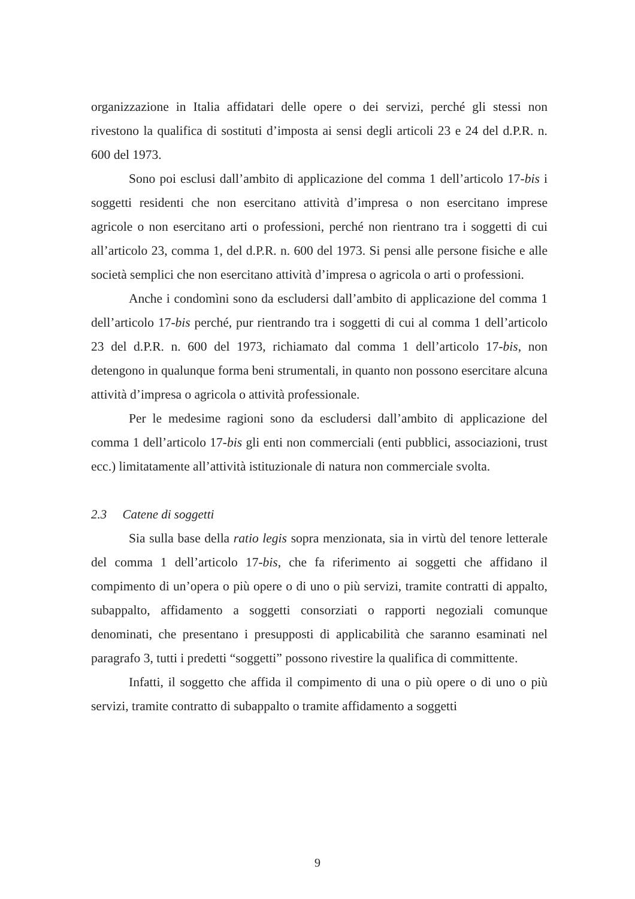organizzazione in Italia affidatari delle opere o dei servizi, perché gli stessi non rivestono la qualifica di sostituti d’imposta ai sensi degli articoli 23 e 24 del d.P.R. n. 600 del 1973.
Sono poi esclusi dall’ambito di applicazione del comma 1 dell’articolo 17-bis i soggetti residenti che non esercitano attività d’impresa o non esercitano imprese agricole o non esercitano arti o professioni, perché non rientrano tra i soggetti di cui all’articolo 23, comma 1, del d.P.R. n. 600 del 1973. Si pensi alle persone fisiche e alle società semplici che non esercitano attività d’impresa o agricola o arti o professioni.
Anche i condomìni sono da escludersi dall’ambito di applicazione del comma 1 dell’articolo 17-bis perché, pur rientrando tra i soggetti di cui al comma 1 dell’articolo 23 del d.P.R. n. 600 del 1973, richiamato dal comma 1 dell’articolo 17-bis, non detengono in qualunque forma beni strumentali, in quanto non possono esercitare alcuna attività d’impresa o agricola o attività professionale.
Per le medesime ragioni sono da escludersi dall’ambito di applicazione del comma 1 dell’articolo 17-bis gli enti non commerciali (enti pubblici, associazioni, trust ecc.) limitatamente all’attività istituzionale di natura non commerciale svolta.
2.3 Catene di soggetti
Sia sulla base della ratio legis sopra menzionata, sia in virtù del tenore letterale del comma 1 dell’articolo 17-bis, che fa riferimento ai soggetti che affidano il compimento di un’opera o più opere o di uno o più servizi, tramite contratti di appalto, subappalto, affidamento a soggetti consorziati o rapporti negoziali comunque denominati, che presentano i presupposti di applicabilità che saranno esaminati nel paragrafo 3, tutti i predetti “soggetti” possono rivestire la qualifica di committente.
Infatti, il soggetto che affida il compimento di una o più opere o di uno o più servizi, tramite contratto di subappalto o tramite affidamento a soggetti
9